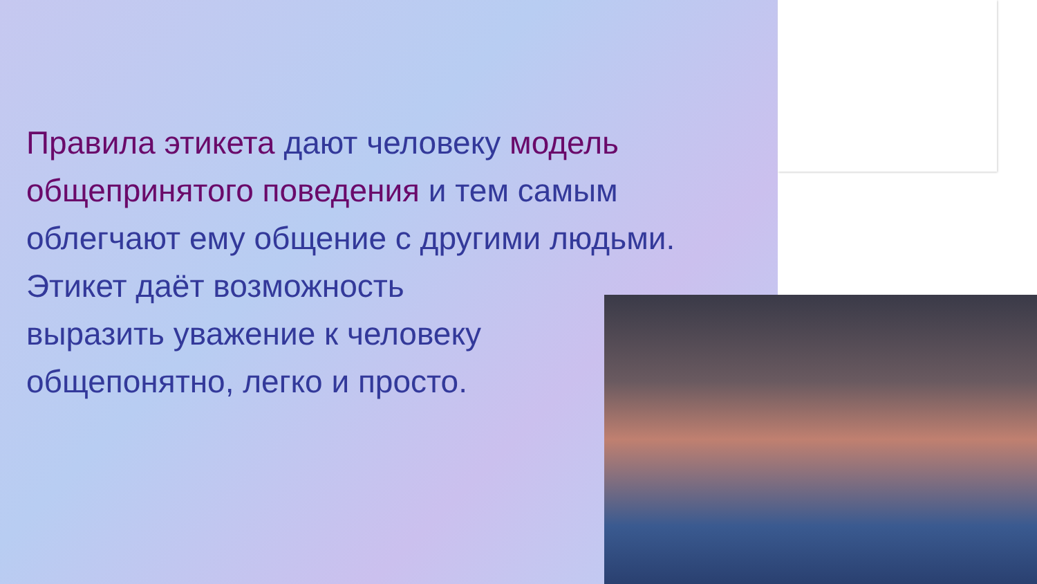Правила этикета дают человеку модель общепринятого поведения и тем самым облегчают ему общение с другими людьми. Этикет даёт возможность
выразить уважение к человеку
общепонятно, легко и просто.